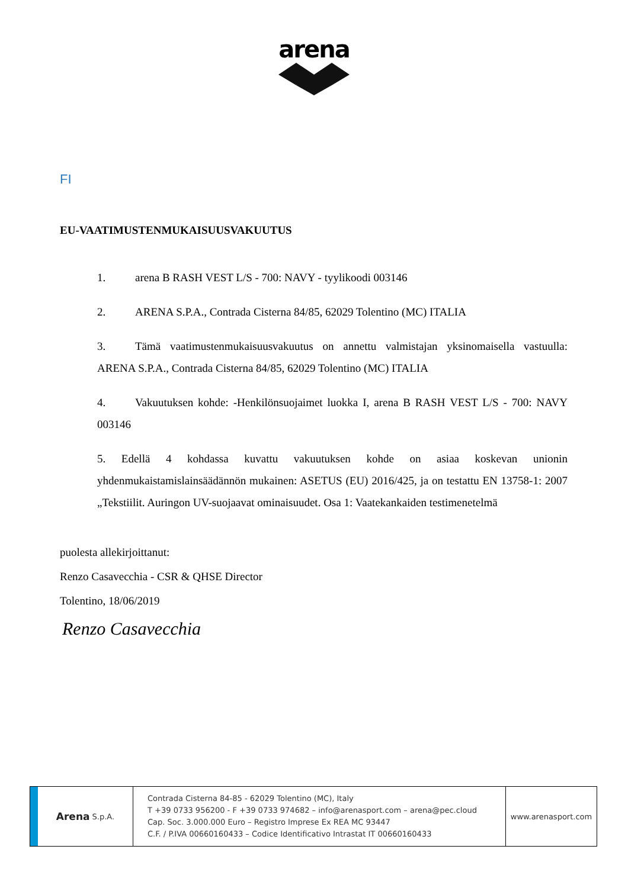arena
FI
EU-VAATIMUSTENMUKAISUUSVAKUUTUS
1. arena B RASH VEST L/S - 700: NAVY - tyylikoodi 003146
2. ARENA S.P.A., Contrada Cisterna 84/85, 62029 Tolentino (MC) ITALIA
3. Tämä vaatimustenmukaisuusvakuutus on annettu valmistajan yksinomaisella vastuulla: ARENA S.P.A., Contrada Cisterna 84/85, 62029 Tolentino (MC) ITALIA
4. Vakuutuksen kohde: -Henkilönsuojaimet luokka I, arena B RASH VEST L/S - 700: NAVY 003146
5. Edellä 4 kohdassa kuvattu vakuutuksen kohde on asiaa koskevan unionin yhdenmukaistamislainsäädännön mukainen: ASETUS (EU) 2016/425, ja on testattu EN 13758-1: 2007 „Tekstiilit. Auringon UV-suojaavat ominaisuudet. Osa 1: Vaatekankaiden testimenetelmä
puolesta allekirjoittanut:
Renzo Casavecchia - CSR & QHSE Director
Tolentino, 18/06/2019
Renzo Casavecchia
Arena S.p.A.
Contrada Cisterna 84-85 - 62029 Tolentino (MC), Italy
T +39 0733 956200 - F +39 0733 974682 – info@arenasport.com – arena@pec.cloud
Cap. Soc. 3.000.000 Euro – Registro Imprese Ex REA MC 93447
C.F. / P.IVA 00660160433 – Codice Identificativo Intrastat IT 00660160433
www.arenasport.com